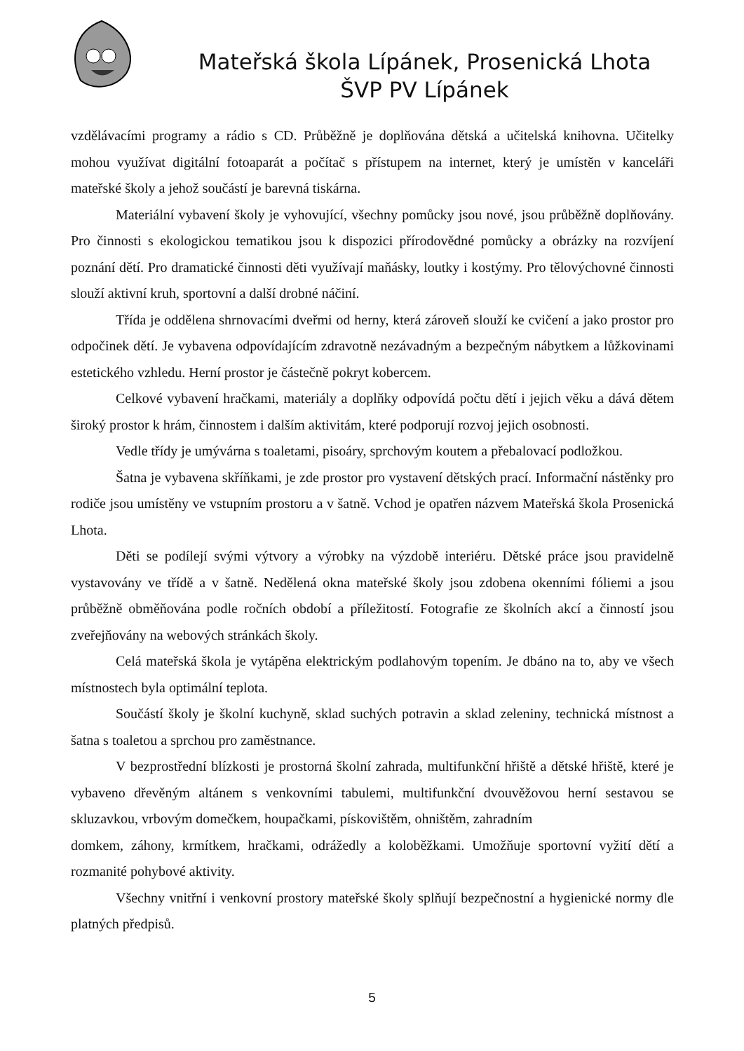Mateřská škola Lípánek, Prosenická Lhota
ŠVP PV Lípánek
vzdělávacími programy a rádio s CD. Průběžně je doplňována dětská a učitelská knihovna. Učitelky mohou využívat digitální fotoaparát a počítač s přístupem na internet, který je umístěn v kanceláři mateřské školy a jehož součástí je barevná tiskárna.
Materiální vybavení školy je vyhovující, všechny pomůcky jsou nové, jsou průběžně doplňovány. Pro činnosti s ekologickou tematikou jsou k dispozici přírodovědné pomůcky a obrázky na rozvíjení poznání dětí. Pro dramatické činnosti děti využívají maňásky, loutky i kostýmy. Pro tělovýchovné činnosti slouží aktivní kruh, sportovní a další drobné náčiní.
Třída je oddělena shrnovacími dveřmi od herny, která zároveň slouží ke cvičení a jako prostor pro odpočinek dětí. Je vybavena odpovídajícím zdravotně nezávadným a bezpečným nábytkem a lůžkovinami estetického vzhledu. Herní prostor je částečně pokryt kobercem.
Celkové vybavení hračkami, materiály a doplňky odpovídá počtu dětí i jejich věku a dává dětem široký prostor k hrám, činnostem i dalším aktivitám, které podporují rozvoj jejich osobnosti.
Vedle třídy je umývárna s toaletami, pisoáry, sprchovým koutem a přebalovací podložkou.
Šatna je vybavena skříňkami, je zde prostor pro vystavení dětských prací. Informační nástěnky pro rodiče jsou umístěny ve vstupním prostoru a v šatně. Vchod je opatřen názvem Mateřská škola Prosenická Lhota.
Děti se podílejí svými výtvory a výrobky na výzdobě interiéru. Dětské práce jsou pravidelně vystavovány ve třídě a v šatně. Nedělená okna mateřské školy jsou zdobena okenními fóliemi a jsou průběžně obměňována podle ročních období a příležitostí. Fotografie ze školních akcí a činností jsou zveřejňovány na webových stránkách školy.
Celá mateřská škola je vytápěna elektrickým podlahovým topením. Je dbáno na to, aby ve všech místnostech byla optimální teplota.
Součástí školy je školní kuchyně, sklad suchých potravin a sklad zeleniny, technická místnost a šatna s toaletou a sprchou pro zaměstnance.
V bezprostřední blízkosti je prostorná školní zahrada, multifunkční hřiště a dětské hřiště, které je vybaveno dřevěným altánem s venkovními tabulemi, multifunkční dvouvěžovou herní sestavou se skluzavkou, vrbovým domečkem, houpačkami, pískovištěm, ohništěm, zahradním
domkem, záhony, krmítkem, hračkami, odrážedly a koloběžkami. Umožňuje sportovní vyžití dětí a rozmanité pohybové aktivity.
Všechny vnitřní i venkovní prostory mateřské školy splňují bezpečnostní a hygienické normy dle platných předpisů.
5